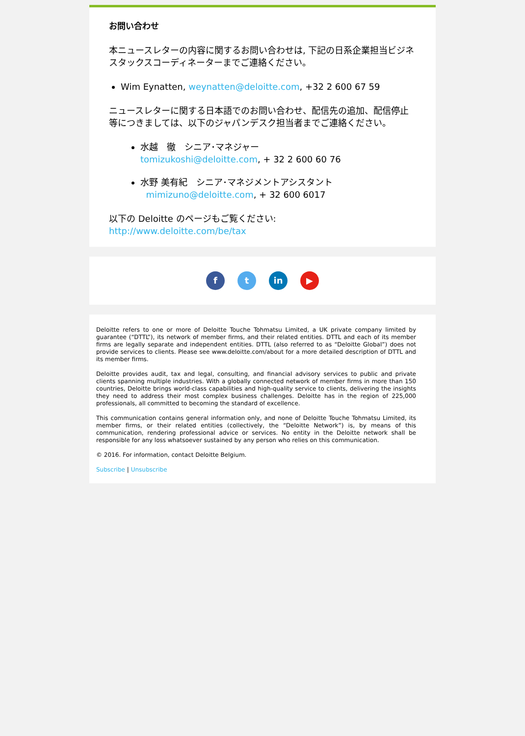お問い合わせ
本ニュースレターの内容に関するお問い合わせは, 下記の日系企業担当ビジネスタックスコーディネーターまでご連絡ください。
Wim Eynatten, weynatten@deloitte.com, +32 2 600 67 59
ニュースレターに関する日本語でのお問い合わせ、配信先の追加、配信停止等につきましては、以下のジャパンデスク担当者までご連絡ください。
水越　徹　シニア･マネジャー
tomizukoshi@deloitte.com, + 32 2 600 60 76
水野 美有紀　シニア･マネジメントアシスタント
mimizuno@deloitte.com, + 32 600 6017
以下の Deloitte のページもご覧ください:
http://www.deloitte.com/be/tax
ft in ▶
Deloitte refers to one or more of Deloitte Touche Tohmatsu Limited, a UK private company limited by guarantee (“DTTL”), its network of member firms, and their related entities. DTTL and each of its member firms are legally separate and independent entities. DTTL (also referred to as “Deloitte Global”) does not provide services to clients. Please see www.deloitte.com/about for a more detailed description of DTTL and its member firms.
Deloitte provides audit, tax and legal, consulting, and financial advisory services to public and private clients spanning multiple industries. With a globally connected network of member firms in more than 150 countries, Deloitte brings world-class capabilities and high-quality service to clients, delivering the insights they need to address their most complex business challenges. Deloitte has in the region of 225,000 professionals, all committed to becoming the standard of excellence.
This communication contains general information only, and none of Deloitte Touche Tohmatsu Limited, its member firms, or their related entities (collectively, the “Deloitte Network”) is, by means of this communication, rendering professional advice or services. No entity in the Deloitte network shall be responsible for any loss whatsoever sustained by any person who relies on this communication.
© 2016. For information, contact Deloitte Belgium.
Subscribe | Unsubscribe